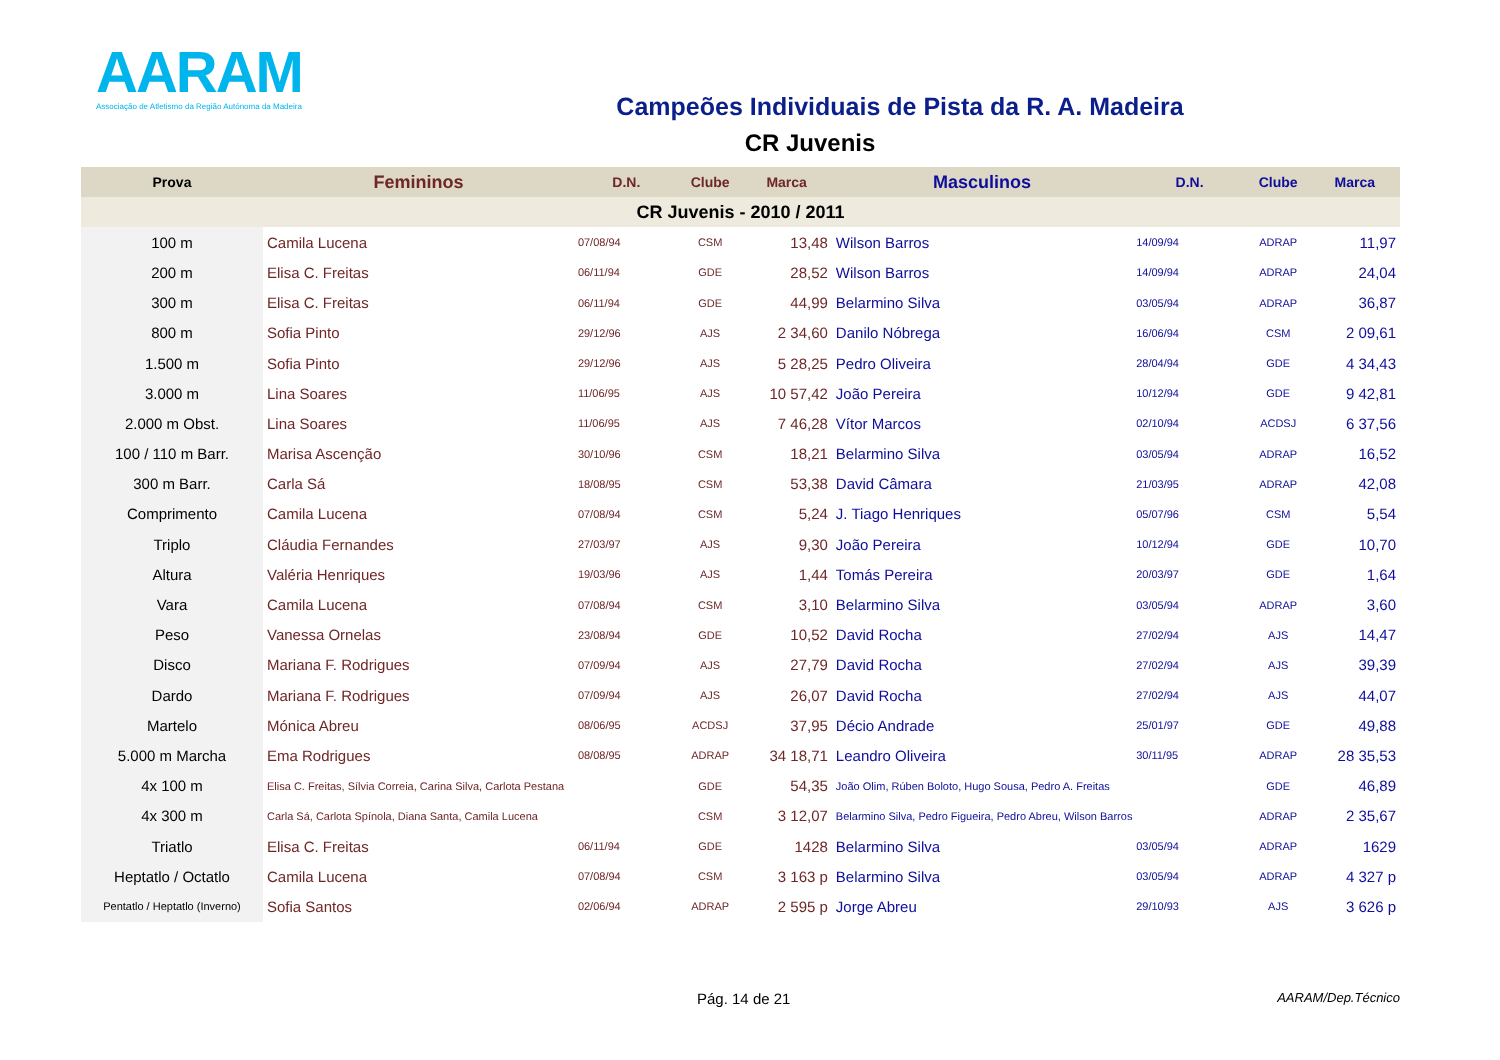AARAM
Associação de Atletismo da Região Autónoma da Madeira
Campeões Individuais de Pista da R. A. Madeira
CR Juvenis
| Prova | Femininos | D.N. | Clube | Marca | Masculinos | D.N. | Clube | Marca |
| --- | --- | --- | --- | --- | --- | --- | --- | --- |
| CR Juvenis - 2010 / 2011 | | | | | | | | |
| 100 m | Camila Lucena | 07/08/94 | CSM | 13,48 | Wilson Barros | 14/09/94 | ADRAP | 11,97 |
| 200 m | Elisa C. Freitas | 06/11/94 | GDE | 28,52 | Wilson Barros | 14/09/94 | ADRAP | 24,04 |
| 300 m | Elisa C. Freitas | 06/11/94 | GDE | 44,99 | Belarmino Silva | 03/05/94 | ADRAP | 36,87 |
| 800 m | Sofia Pinto | 29/12/96 | AJS | 2 34,60 | Danilo Nóbrega | 16/06/94 | CSM | 2 09,61 |
| 1.500 m | Sofia Pinto | 29/12/96 | AJS | 5 28,25 | Pedro Oliveira | 28/04/94 | GDE | 4 34,43 |
| 3.000 m | Lina Soares | 11/06/95 | AJS | 10 57,42 | João Pereira | 10/12/94 | GDE | 9 42,81 |
| 2.000 m Obst. | Lina Soares | 11/06/95 | AJS | 7 46,28 | Vítor Marcos | 02/10/94 | ACDSJ | 6 37,56 |
| 100 / 110 m Barr. | Marisa Ascenção | 30/10/96 | CSM | 18,21 | Belarmino Silva | 03/05/94 | ADRAP | 16,52 |
| 300 m Barr. | Carla Sá | 18/08/95 | CSM | 53,38 | David Câmara | 21/03/95 | ADRAP | 42,08 |
| Comprimento | Camila Lucena | 07/08/94 | CSM | 5,24 | J. Tiago Henriques | 05/07/96 | CSM | 5,54 |
| Triplo | Cláudia Fernandes | 27/03/97 | AJS | 9,30 | João Pereira | 10/12/94 | GDE | 10,70 |
| Altura | Valéria Henriques | 19/03/96 | AJS | 1,44 | Tomás Pereira | 20/03/97 | GDE | 1,64 |
| Vara | Camila Lucena | 07/08/94 | CSM | 3,10 | Belarmino Silva | 03/05/94 | ADRAP | 3,60 |
| Peso | Vanessa Ornelas | 23/08/94 | GDE | 10,52 | David Rocha | 27/02/94 | AJS | 14,47 |
| Disco | Mariana F. Rodrigues | 07/09/94 | AJS | 27,79 | David Rocha | 27/02/94 | AJS | 39,39 |
| Dardo | Mariana F. Rodrigues | 07/09/94 | AJS | 26,07 | David Rocha | 27/02/94 | AJS | 44,07 |
| Martelo | Mónica Abreu | 08/06/95 | ACDSJ | 37,95 | Décio Andrade | 25/01/97 | GDE | 49,88 |
| 5.000 m Marcha | Ema Rodrigues | 08/08/95 | ADRAP | 34 18,71 | Leandro Oliveira | 30/11/95 | ADRAP | 28 35,53 |
| 4x 100 m | Elisa C. Freitas, Sílvia Correia, Carina Silva, Carlota Pestana | | GDE | 54,35 | João Olim, Rúben Boloto, Hugo Sousa, Pedro A. Freitas | | GDE | 46,89 |
| 4x 300 m | Carla Sá, Carlota Spínola, Diana Santa, Camila Lucena | | CSM | 3 12,07 | Belarmino Silva, Pedro Figueira, Pedro Abreu, Wilson Barros | | ADRAP | 2 35,67 |
| Triatlo | Elisa C. Freitas | 06/11/94 | GDE | 1428 | Belarmino Silva | 03/05/94 | ADRAP | 1629 |
| Heptatlo / Octatlo | Camila Lucena | 07/08/94 | CSM | 3 163 p | Belarmino Silva | 03/05/94 | ADRAP | 4 327 p |
| Pentatlo / Heptatlo (Inverno) | Sofia Santos | 02/06/94 | ADRAP | 2 595 p | Jorge Abreu | 29/10/93 | AJS | 3 626 p |
Pág. 14 de 21 AARAM/Dep.Técnico